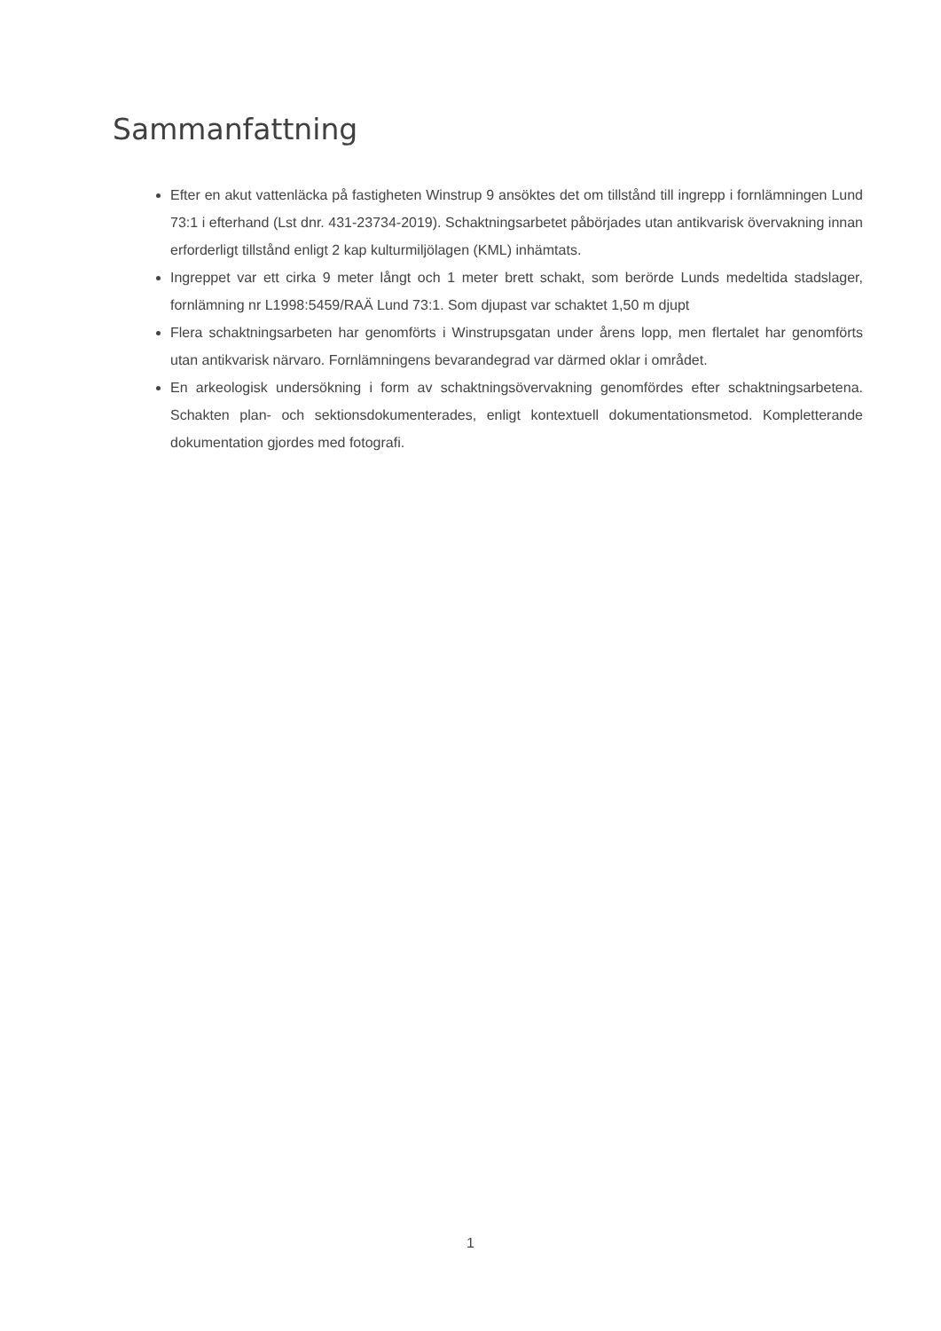Sammanfattning
Efter en akut vattenläcka på fastigheten Winstrup 9 ansöktes det om tillstånd till ingrepp i fornlämningen Lund 73:1 i efterhand (Lst dnr. 431-23734-2019). Schaktningsarbetet påbörjades utan antikvarisk övervakning innan erforderligt tillstånd enligt 2 kap kulturmiljölagen (KML) inhämtats.
Ingreppet var ett cirka 9 meter långt och 1 meter brett schakt, som berörde Lunds medeltida stadslager, fornlämning nr L1998:5459/RAÄ Lund 73:1. Som djupast var schaktet 1,50 m djupt
Flera schaktningsarbeten har genomförts i Winstrupsgatan under årens lopp, men flertalet har genomförts utan antikvarisk närvaro. Fornlämningens bevarandegrad var därmed oklar i området.
En arkeologisk undersökning i form av schaktningsövervakning genomfördes efter schaktningsarbetena. Schakten plan- och sektionsdokumenterades, enligt kontextuell dokumentationsmetod. Kompletterande dokumentation gjordes med fotografi.
1